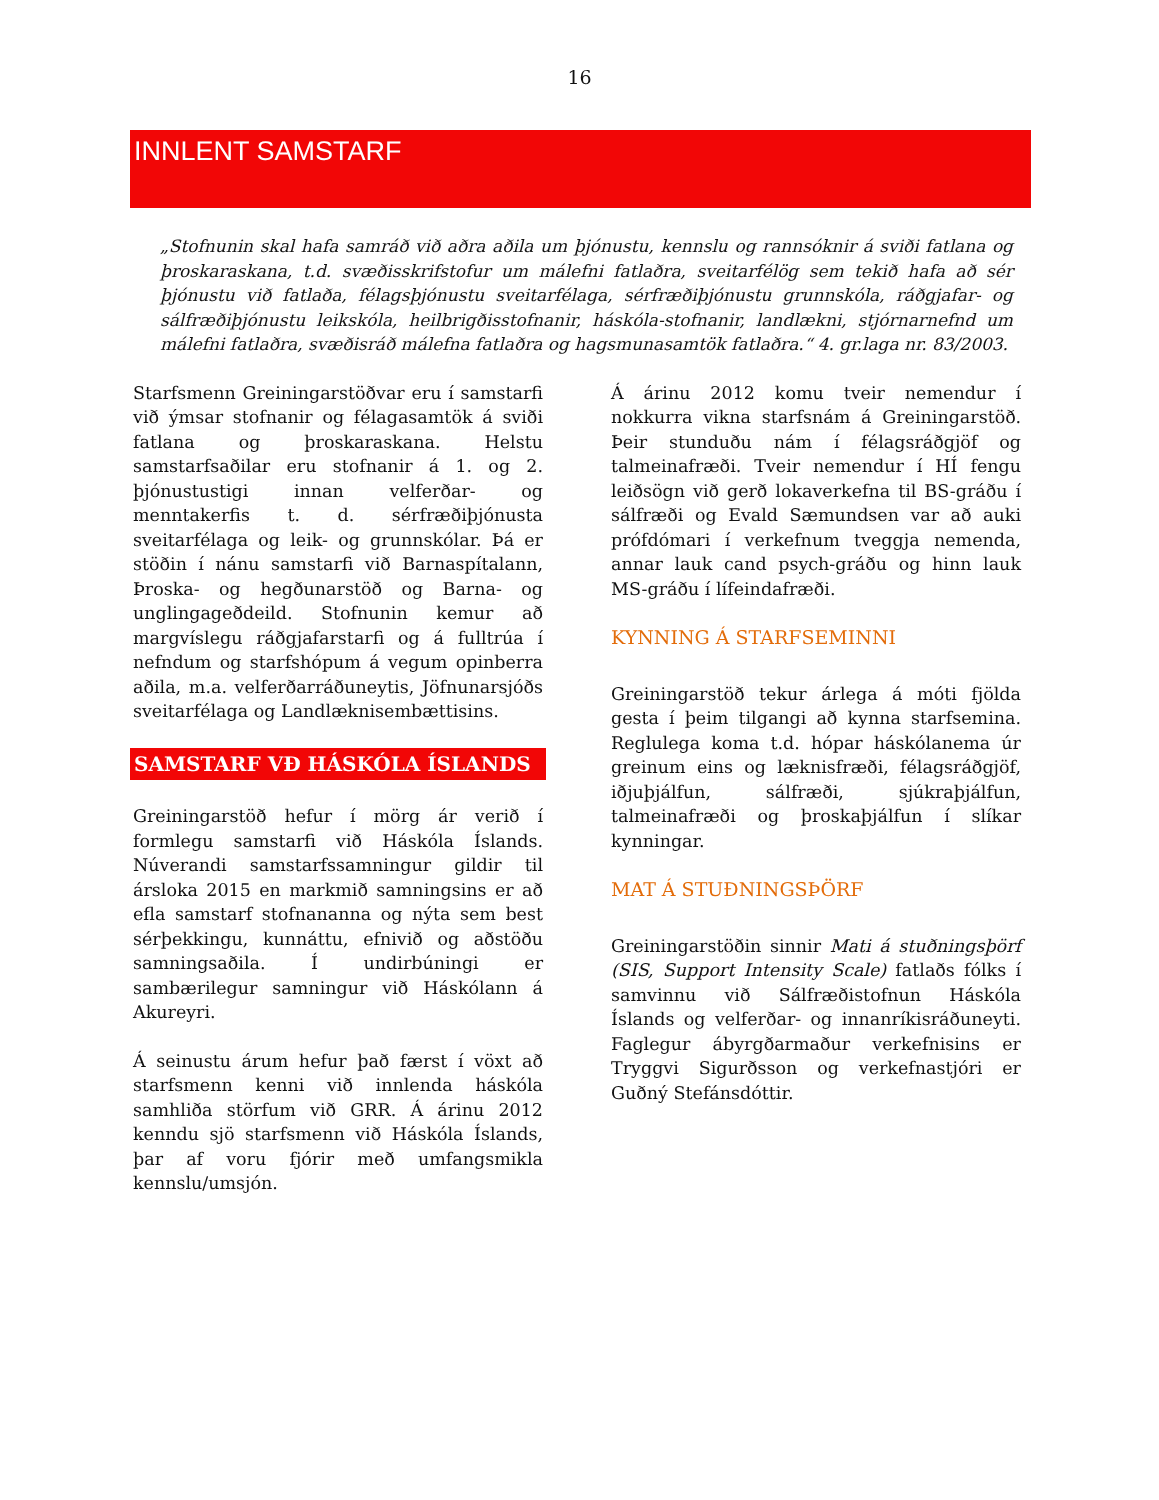16
INNLENT SAMSTARF
„Stofnunin skal hafa samráð við aðra aðila um þjónustu, kennslu og rannsóknir á sviði fatlana og þroskaraskana, t.d. svæðisskrifstofur um málefni fatlaðra, sveitarfélög sem tekið hafa að sér þjónustu við fatlaða, félagsþjónustu sveitarfélaga, sérfræðiþjónustu grunnskóla, ráðgjafar- og sálfræðiþjónustu leikskóla, heilbrigðisstofnanir, háskóla-stofnanir, landlækni, stjórnarnefnd um málefni fatlaðra, svæðisráð málefna fatlaðra og hagsmunasamtök fatlaðra.“ 4. gr.laga nr. 83/2003.
Starfsmenn Greiningarstöðvar eru í samstarfi við ýmsar stofnanir og félagasamtök á sviði fatlana og þroskaraskana. Helstu samstarfsaðilar eru stofnanir á 1. og 2. þjónustustigi innan velferðar- og menntakerfis t. d. sérfræðiþjónusta sveitarfélaga og leik- og grunnskólar. Þá er stöðin í nánu samstarfi við Barnaspítalann, Þroska- og hegðunarstöð og Barna- og unglingageðdeild. Stofnunin kemur að margvíslegu ráðgjafarstarfi og á fulltrúa í nefndum og starfshópum á vegum opinberra aðila, m.a. velferðarráðuneytis, Jöfnunarsjóðs sveitarfélaga og Landlæknisembættisins.
SAMSTARF VÐ HÁSKÓLA ÍSLANDS
Greiningarstöð hefur í mörg ár verið í formlegu samstarfi við Háskóla Íslands. Núverandi samstarfssamningur gildir til ársloka 2015 en markmið samningsins er að efla samstarf stofnananna og nýta sem best sérþekkingu, kunnáttu, efnivið og aðstöðu samningsaðila. Í undirbúningi er sambærilegur samningur við Háskólann á Akureyri.
Á seinustu árum hefur það færst í vöxt að starfsmenn kenni við innlenda háskóla samhliða störfum við GRR. Á árinu 2012 kenndu sjö starfsmenn við Háskóla Íslands, þar af voru fjórir með umfangsmikla kennslu/umsjón.
Á árinu 2012 komu tveir nemendur í nokkurra vikna starfsnám á Greiningarstöð. Þeir stunduðu nám í félagsráðgjöf og talmeinafræði. Tveir nemendur í HÍ fengu leiðsögn við gerð lokaverkefna til BS-gráðu í sálfræði og Evald Sæmundsen var að auki prófdómari í verkefnum tveggja nemenda, annar lauk cand psych-gráðu og hinn lauk MS-gráðu í lífeindafræði.
KYNNING Á STARFSEMINNI
Greiningarstöð tekur árlega á móti fjölda gesta í þeim tilgangi að kynna starfsemina. Reglulega koma t.d. hópar háskólanema úr greinum eins og læknisfræði, félagsráðgjöf, iðjuþjálfun, sálfræði, sjúkraþjálfun, talmeinafræði og þroskaþjálfun í slíkar kynningar.
MAT Á STUÐNINGSÞÖRF
Greiningarstöðin sinnir Mati á stuðningsþörf (SIS, Support Intensity Scale) fatlaðs fólks í samvinnu við Sálfræðistofnun Háskóla Íslands og velferðar- og innanríkisráðuneyti. Faglegur ábyrgðarmaður verkefnisins er Tryggvi Sigurðsson og verkefnastjóri er Guðný Stefánsdóttir.